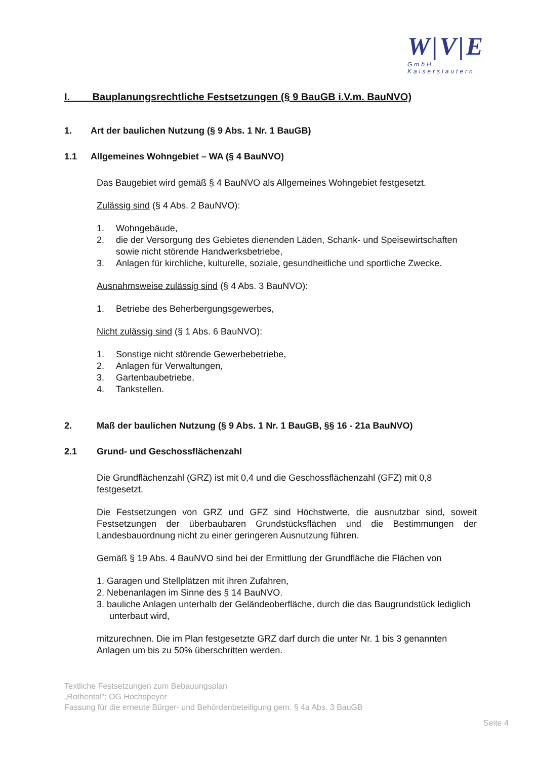W|V|E
GmbH
Kaiserslautern
I. Bauplanungsrechtliche Festsetzungen (§ 9 BauGB i.V.m. BauNVO)
1. Art der baulichen Nutzung (§ 9 Abs. 1 Nr. 1 BauGB)
1.1 Allgemeines Wohngebiet – WA (§ 4 BauNVO)
Das Baugebiet wird gemäß § 4 BauNVO als Allgemeines Wohngebiet festgesetzt.
Zulässig sind (§ 4 Abs. 2 BauNVO):
1. Wohngebäude,
2. die der Versorgung des Gebietes dienenden Läden, Schank- und Speisewirt­schaften sowie nicht störende Handwerksbetriebe,
3. Anlagen für kirchliche, kulturelle, soziale, gesundheitliche und sportliche Zwecke.
Ausnahmsweise zulässig sind (§ 4 Abs. 3 BauNVO):
1. Betriebe des Beherbergungsgewerbes,
Nicht zulässig sind (§ 1 Abs. 6 BauNVO):
1. Sonstige nicht störende Gewerbebetriebe,
2. Anlagen für Verwaltungen,
3. Gartenbaubetriebe,
4. Tankstellen.
2. Maß der baulichen Nutzung (§ 9 Abs. 1 Nr. 1 BauGB, §§ 16 - 21a BauNVO)
2.1 Grund- und Geschossflächenzahl
Die Grundflächenzahl (GRZ) ist mit 0,4 und die Geschossflächenzahl (GFZ) mit 0,8 festgesetzt.
Die Festsetzungen von GRZ und GFZ sind Höchstwerte, die ausnutzbar sind, soweit Festsetzungen der überbaubaren Grundstücksflächen und die Bestimmungen der Landesbauordnung nicht zu einer geringeren Ausnutzung führen.
Gemäß § 19 Abs. 4 BauNVO sind bei der Ermittlung der Grundfläche die Flächen von
1. Garagen und Stellplätzen mit ihren Zufahren,
2. Nebenanlagen im Sinne des § 14 BauNVO.
3. bauliche Anlagen unterhalb der Geländeoberfläche, durch die das Baugrundstück lediglich unterbaut wird,
mitzurechnen. Die im Plan festgesetzte GRZ darf durch die unter Nr. 1 bis 3 genann­ten Anlagen um bis zu 50% überschritten werden.
Textliche Festsetzungen zum Bebauungsplan
„Rothental“; OG Hochspeyer
Fassung für die erneute Bürger- und Behördenbeteiligung gem. § 4a Abs. 3 BauGB
Seite 4